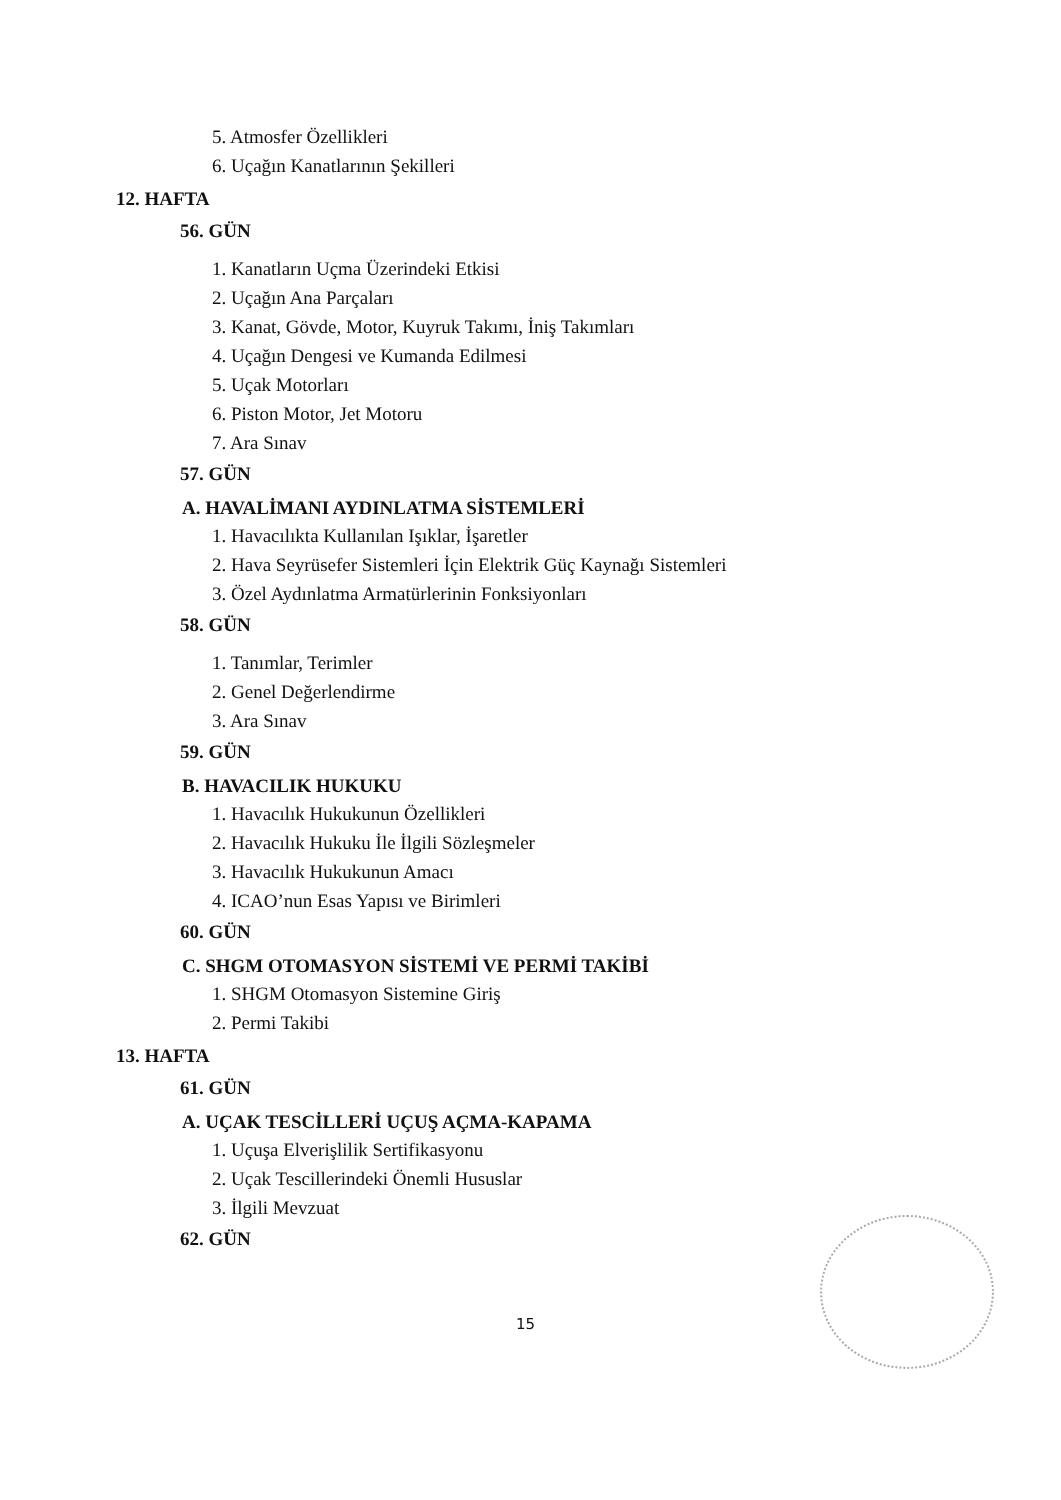5. Atmosfer Özellikleri
6. Uçağın Kanatlarının Şekilleri
12. HAFTA
56. GÜN
1. Kanatların Uçma Üzerindeki Etkisi
2. Uçağın Ana Parçaları
3. Kanat, Gövde, Motor, Kuyruk Takımı, İniş Takımları
4. Uçağın Dengesi ve Kumanda Edilmesi
5. Uçak Motorları
6. Piston Motor, Jet Motoru
7. Ara Sınav
57. GÜN
A. HAVALİMANI AYDINLATMA SİSTEMLERİ
1. Havacılıkta Kullanılan Işıklar, İşaretler
2. Hava Seyrüsefer Sistemleri İçin Elektrik Güç Kaynağı Sistemleri
3. Özel Aydınlatma Armatürlerinin Fonksiyonları
58. GÜN
1. Tanımlar, Terimler
2. Genel Değerlendirme
3. Ara Sınav
59. GÜN
B. HAVACILIK HUKUKU
1. Havacılık Hukukunun Özellikleri
2. Havacılık Hukuku İle İlgili Sözleşmeler
3. Havacılık Hukukunun Amacı
4. ICAO’nun Esas Yapısı ve Birimleri
60. GÜN
C. SHGM OTOMASYON SİSTEMİ VE PERMİ TAKİBİ
1. SHGM Otomasyon Sistemine Giriş
2. Permi Takibi
13. HAFTA
61. GÜN
A. UÇAK TESCİLLERİ UÇUŞ AÇMA-KAPAMA
1. Uçuşa Elverişlilik Sertifikasyonu
2. Uçak Tescillerindeki Önemli Hususlar
3. İlgili Mevzuat
62. GÜN
15